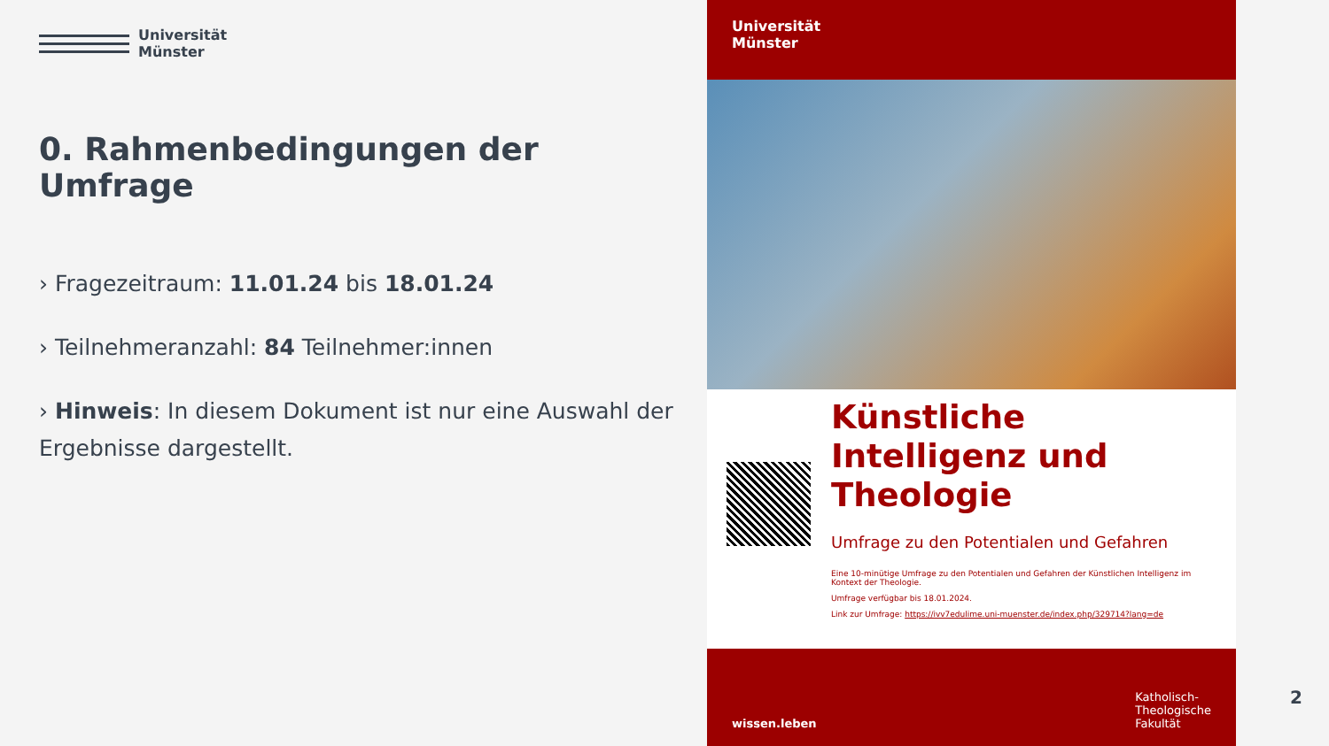Universität
Münster
0. Rahmenbedingungen der Umfrage
› Fragezeitraum: 11.01.24 bis 18.01.24
› Teilnehmeranzahl: 84 Teilnehmer:innen
› Hinweis: In diesem Dokument ist nur eine Auswahl der Ergebnisse dargestellt.
Universität
Münster
Künstliche Intelligenz und Theologie
Umfrage zu den Potentialen und Gefahren
Eine 10-minütige Umfrage zu den Potentialen und Gefahren der Künstlichen Intelligenz im Kontext der Theologie.
Umfrage verfügbar bis 18.01.2024.
Link zur Umfrage: https://ivv7edulime.uni-muenster.de/index.php/329714?lang=de
wissen.leben Katholisch-
Theologische
Fakultät
2